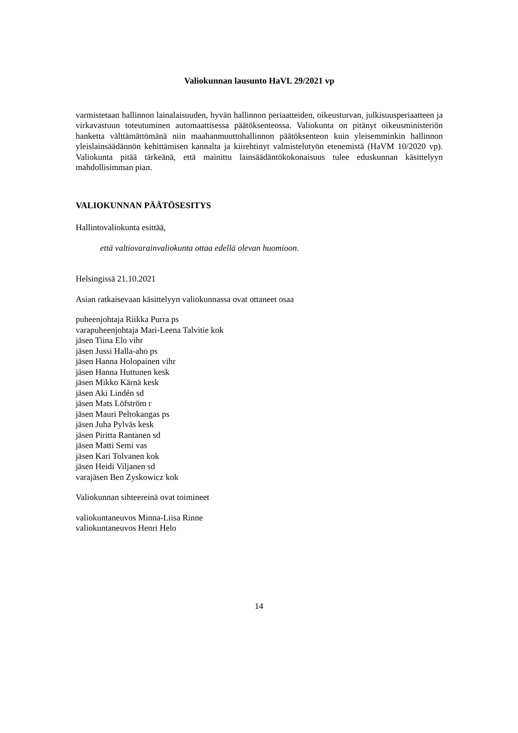Valiokunnan lausunto HaVL 29/2021 vp
varmistetaan hallinnon lainalaisuuden, hyvän hallinnon periaatteiden, oikeusturvan, julkisuusperiaatteen ja virkavastuun toteutuminen automaattisessa päätöksenteossa. Valiokunta on pitänyt oikeusministeriön hanketta välttämättömänä niin maahanmuuttohallinnon päätöksenteon kuin yleisemminkin hallinnon yleislainsäädännön kehittämisen kannalta ja kiirehtinyt valmistelutyön etenemistä (HaVM 10/2020 vp). Valiokunta pitää tärkeänä, että mainittu lainsäädäntökokonaisuus tulee eduskunnan käsittelyyn mahdollisimman pian.
VALIOKUNNAN PÄÄTÖSESITYS
Hallintovaliokunta esittää,
että valtiovarainvaliokunta ottaa edellä olevan huomioon.
Helsingissä 21.10.2021
Asian ratkaisevaan käsittelyyn valiokunnassa ovat ottaneet osaa
puheenjohtaja Riikka Purra ps
varapuheenjohtaja Mari-Leena Talvitie kok
jäsen Tiina Elo vihr
jäsen Jussi Halla-aho ps
jäsen Hanna Holopainen vihr
jäsen Hanna Huttunen kesk
jäsen Mikko Kärnä kesk
jäsen Aki Lindén sd
jäsen Mats Löfström r
jäsen Mauri Peltokangas ps
jäsen Juha Pylväs kesk
jäsen Piritta Rantanen sd
jäsen Matti Semi vas
jäsen Kari Tolvanen kok
jäsen Heidi Viljanen sd
varajäsen Ben Zyskowicz kok
Valiokunnan sihteereinä ovat toimineet
valiokuntaneuvos Minna-Liisa Rinne
valiokuntaneuvos Henri Helo
14